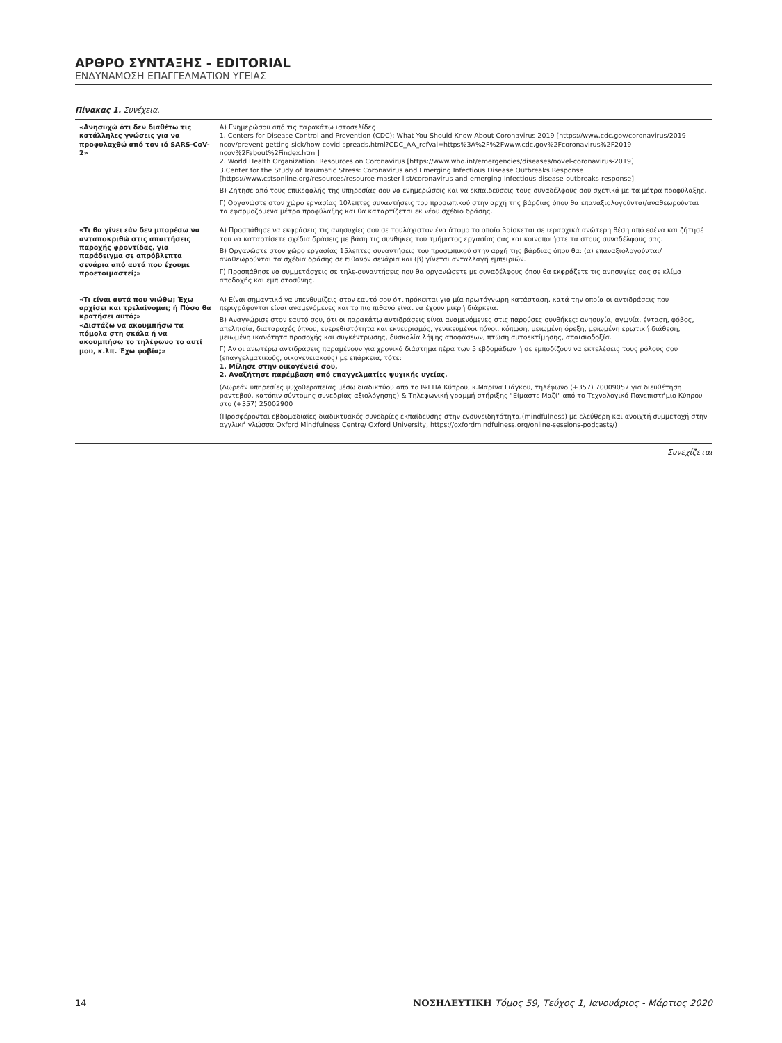ΑΡΘΡΟ ΣΥΝΤΑΞΗΣ - EDITORIAL
ΕΝΔΥΝΑΜΩΣΗ ΕΠΑΓΓΕΛΜΑΤΙΩΝ ΥΓΕΙΑΣ
Πίνακας 1. Συνέχεια.
| «Ανησυχώ ότι δεν διαθέτω τις κατάλληλες γνώσεις για να προφυλαχθώ από τον ιό SARS-CoV-2» | Α) Ενημερώσου από τις παρακάτω ιστοσελίδες 1. Centers for Disease Control and Prevention (CDC): What You Should Know About Coronavirus 2019 [https://www.cdc.gov/coronavirus/2019-ncov/prevent-getting-sick/how-covid-spreads.html?CDC_AA_refVal=https%3A%2F%2Fwww.cdc.gov%2Fcoronavirus%2F2019-ncov%2Fabout%2Findex.html] 2. World Health Organization: Resources on Coronavirus [https://www.who.int/emergencies/diseases/novel-coronavirus-2019] 3.Center for the Study of Traumatic Stress: Coronavirus and Emerging Infectious Disease Outbreaks Response [https://www.cstsonline.org/resources/resource-master-list/coronavirus-and-emerging-infectious-disease-outbreaks-response] Β) Ζήτησε από τους επικεφαλής της υπηρεσίας σου να ενημερώσεις και να εκπαιδεύσεις τους συναδέλφους σου σχετικά με τα μέτρα προφύλαξης. Γ) Οργανώστε στον χώρο εργασίας 10λεπτες συναντήσεις του προσωπικού στην αρχή της βάρδιας όπου θα επαναξιολογούνται/αναθεωρούνται τα εφαρμοζόμενα μέτρα προφύλαξης και θα καταρτίζεται εκ νέου σχέδιο δράσης. |
| «Τι θα γίνει εάν δεν μπορέσω να ανταποκριθώ στις απαιτήσεις παροχής φροντίδας, για παράδειγμα σε απρόβλεπτα σενάρια από αυτά που έχουμε προετοιμαστεί;» | Α) Προσπάθησε να εκφράσεις τις ανησυχίες σου σε τουλάχιστον ένα άτομο το οποίο βρίσκεται σε ιεραρχικά ανώτερη θέση από εσένα και ζήτησέ του να καταρτίσετε σχέδια δράσεις με βάση τις συνθήκες του τμήματος εργασίας σας και κοινοποιήστε τα στους συναδέλφους σας. Β) Οργανώστε στον χώρο εργασίας 15λεπτες συναντήσεις του προσωπικού στην αρχή της βάρδιας όπου θα: (α) επαναξιολογούνται/αναθεωρούνται τα σχέδια δράσης σε πιθανόν σενάρια και (β) γίνεται ανταλλαγή εμπειριών. Γ) Προσπάθησε να συμμετάσχεις σε τηλε-συναντήσεις που θα οργανώσετε με συναδέλφους όπου θα εκφράζετε τις ανησυχίες σας σε κλίμα αποδοχής και εμπιστοσύνης. |
| «Τι είναι αυτά που νιώθω; Έχω αρχίσει και τρελαίνομαι; ή Πόσο θα κρατήσει αυτό;» «Διστάζω να ακουμπήσω τα πόμολα στη σκάλα ή να ακουμπήσω το τηλέφωνο το αυτί μου, κ.λπ. Έχω φοβία;» | Α) Είναι σημαντικό να υπενθυμίζεις στον εαυτό σου ότι πρόκειται για μία πρωτόγνωρη κατάσταση, κατά την οποία οι αντιδράσεις που περιγράφονται είναι αναμενόμενες και το πιο πιθανό είναι να έχουν μικρή διάρκεια. Β) Αναγνώρισε στον εαυτό σου, ότι οι παρακάτω αντιδράσεις είναι αναμενόμενες στις παρούσες συνθήκες: ανησυχία, αγωνία, ένταση, φόβος, απελπισία, διαταραχές ύπνου, ευερεθιστότητα και εκνευρισμός, γενικευμένοι πόνοι, κόπωση, μειωμένη όρεξη, μειωμένη ερωτική διάθεση, μειωμένη ικανότητα προσοχής και συγκέντρωσης, δυσκολία λήψης αποφάσεων, πτώση αυτοεκτίμησης, απαισιοδοξία. Γ) Αν οι ανωτέρω αντιδράσεις παραμένουν για χρονικό διάστημα πέρα των 5 εβδομάδων ή σε εμποδίζουν να εκτελέσεις τους ρόλους σου (επαγγελματικούς, οικογενειακούς) με επάρκεια, τότε: 1. Μίλησε στην οικογένειά σου, 2. Αναζήτησε παρέμβαση από επαγγελματίες ψυχικής υγείας. (Δωρεάν υπηρεσίες ψυχοθεραπείας μέσω διαδικτύου από το ΙΨΕΠΑ Κύπρου, κ.Μαρίνα Γιάγκου, τηλέφωνο (+357) 70009057 για διευθέτηση ραντεβού, κατόπιν σύντομης συνεδρίας αξιολόγησης) & Τηλεφωνική γραμμή στήριξης "Είμαστε Μαζί" από το Τεχνολογικό Πανεπιστήμιο Κύπρου στο (+357) 25002900 (Προσφέρονται εβδομαδιαίες διαδικτυακές συνεδρίες εκπαίδευσης στην ενσυνειδητότητα.(mindfulness) με ελεύθερη και ανοιχτή συμμετοχή στην αγγλική γλώσσα Oxford Mindfulness Centre/ Oxford University, https://oxfordmindfulness.org/online-sessions-podcasts/) |
Συνεχίζεται
14 ΝΟΣΗΛΕΥΤΙΚΗ Τόμος 59, Τεύχος 1, Ιανουάριος - Μάρτιος 2020